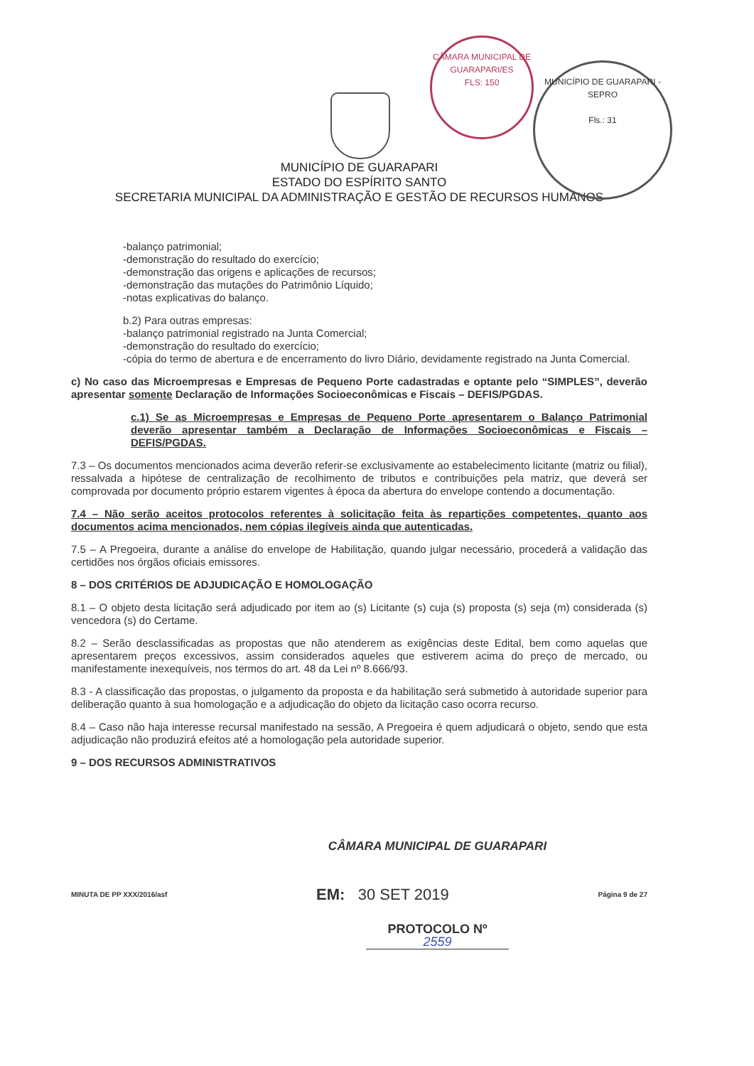CÂMARA MUNICIPAL DE GUARAPARI/ES
FLS: 150
MUNICÍPIO DE GUARAPARI - SEPRO
Fls.: 31
MUNICÍPIO DE GUARAPARI
ESTADO DO ESPÍRITO SANTO
SECRETARIA MUNICIPAL DA ADMINISTRAÇÃO E GESTÃO DE RECURSOS HUMANOS
-balanço patrimonial;
-demonstração do resultado do exercício;
-demonstração das origens e aplicações de recursos;
-demonstração das mutações do Patrimônio Líquido;
-notas explicativas do balanço.
b.2) Para outras empresas:
-balanço patrimonial registrado na Junta Comercial;
-demonstração do resultado do exercício;
-cópia do termo de abertura e de encerramento do livro Diário, devidamente registrado na Junta Comercial.
c) No caso das Microempresas e Empresas de Pequeno Porte cadastradas e optante pelo “SIMPLES”, deverão apresentar somente Declaração de Informações Socioeconômicas e Fiscais – DEFIS/PGDAS.
c.1) Se as Microempresas e Empresas de Pequeno Porte apresentarem o Balanço Patrimonial deverão apresentar também a Declaração de Informações Socioeconômicas e Fiscais – DEFIS/PGDAS.
7.3 – Os documentos mencionados acima deverão referir-se exclusivamente ao estabelecimento licitante (matriz ou filial), ressalvada a hipótese de centralização de recolhimento de tributos e contribuições pela matriz, que deverá ser comprovada por documento próprio estarem vigentes à época da abertura do envelope contendo a documentação.
7.4 – Não serão aceitos protocolos referentes à solicitação feita às repartições competentes, quanto aos documentos acima mencionados, nem cópias ilegíveis ainda que autenticadas.
7.5 – A Pregoeira, durante a análise do envelope de Habilitação, quando julgar necessário, procederá a validação das certidões nos órgãos oficiais emissores.
8 – DOS CRITÉRIOS DE ADJUDICAÇÃO E HOMOLOGAÇÃO
8.1 – O objeto desta licitação será adjudicado por item ao (s) Licitante (s) cuja (s) proposta (s) seja (m) considerada (s) vencedora (s) do Certame.
8.2 – Serão desclassificadas as propostas que não atenderem as exigências deste Edital, bem como aquelas que apresentarem preços excessivos, assim considerados aqueles que estiverem acima do preço de mercado, ou manifestamente inexequíveis, nos termos do art. 48 da Lei nº 8.666/93.
8.3 - A classificação das propostas, o julgamento da proposta e da habilitação será submetido à autoridade superior para deliberação quanto à sua homologação e a adjudicação do objeto da licitação caso ocorra recurso.
8.4 – Caso não haja interesse recursal manifestado na sessão, A Pregoeira é quem adjudicará o objeto, sendo que esta adjudicação não produzirá efeitos até a homologação pela autoridade superior.
9 – DOS RECURSOS ADMINISTRATIVOS
CÂMARA MUNICIPAL DE GUARAPARI
MINUTA DE PP XXX/2016/asf EM: 30 SET 2019 Página 9 de 27
PROTOCOLO Nº
2559